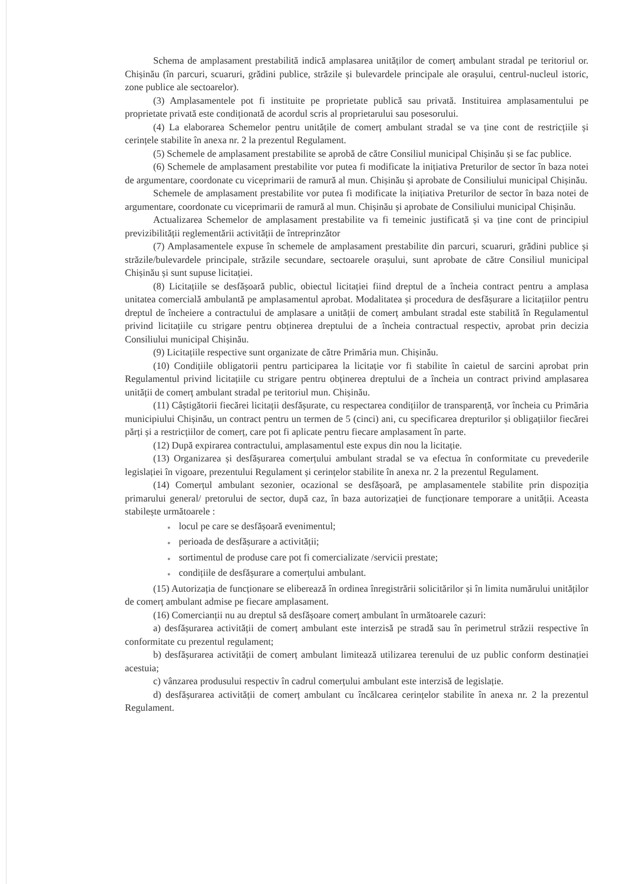Schema de amplasament prestabilită indică amplasarea unităților de comerț ambulant stradal pe teritoriul or. Chișinău (în parcuri, scuaruri, grădini publice, străzile și bulevardele principale ale orașului, centrul-nucleul istoric, zone publice ale sectoarelor).
(3) Amplasamentele pot fi instituite pe proprietate publică sau privată. Instituirea amplasamentului pe proprietate privată este condiționată de acordul scris al proprietarului sau posesorului.
(4) La elaborarea Schemelor pentru unitățile de comerț ambulant stradal se va ține cont de restricțiile și cerințele stabilite în anexa nr. 2 la prezentul Regulament.
(5) Schemele de amplasament prestabilite se aprobă de către Consiliul municipal Chișinău și se fac publice.
(6) Schemele de amplasament prestabilite vor putea fi modificate la inițiativa Preturilor de sector în baza notei de argumentare, coordonate cu viceprimarii de ramură al mun. Chișinău și aprobate de Consiliului municipal Chișinău.
Schemele de amplasament prestabilite vor putea fi modificate la inițiativa Preturilor de sector în baza notei de argumentare, coordonate cu viceprimarii de ramură al mun. Chișinău și aprobate de Consiliului municipal Chișinău.
Actualizarea Schemelor de amplasament prestabilite va fi temeinic justificată și va ține cont de principiul previzibilității reglementării activității de întreprinzător
(7) Amplasamentele expuse în schemele de amplasament prestabilite din parcuri, scuaruri, grădini publice și străzile/bulevardele principale, străzile secundare, sectoarele orașului, sunt aprobate de către Consiliul municipal Chișinău și sunt supuse licitației.
(8) Licitațiile se desfășoară public, obiectul licitației fiind dreptul de a încheia contract pentru a amplasa unitatea comercială ambulantă pe amplasamentul aprobat. Modalitatea și procedura de desfășurare a licitațiilor pentru dreptul de încheiere a contractului de amplasare a unității de comerț ambulant stradal este stabilită în Regulamentul privind licitațiile cu strigare pentru obținerea dreptului de a încheia contractual respectiv, aprobat prin decizia Consiliului municipal Chișinău.
(9) Licitațiile respective sunt organizate de către Primăria mun. Chișinău.
(10) Condițiile obligatorii pentru participarea la licitație vor fi stabilite în caietul de sarcini aprobat prin Regulamentul privind licitațiile cu strigare pentru obținerea dreptului de a încheia un contract privind amplasarea unității de comerț ambulant stradal pe teritoriul mun. Chișinău.
(11) Câștigătorii fiecărei licitații desfășurate, cu respectarea condițiilor de transparență, vor încheia cu Primăria municipiului Chișinău, un contract pentru un termen de 5 (cinci) ani, cu specificarea drepturilor și obligațiilor fiecărei părți și a restricțiilor de comerț, care pot fi aplicate pentru fiecare amplasament în parte.
(12) După expirarea contractului, amplasamentul este expus din nou la licitație.
(13) Organizarea și desfășurarea comerțului ambulant stradal se va efectua în conformitate cu prevederile legislației în vigoare, prezentului Regulament și cerințelor stabilite în anexa nr. 2 la prezentul Regulament.
(14) Comerțul ambulant sezonier, ocazional se desfășoară, pe amplasamentele stabilite prin dispoziția primarului general/ pretorului de sector, după caz, în baza autorizației de funcționare temporare a unității. Aceasta stabilește următoarele :
● locul pe care se desfășoară evenimentul;
● perioada de desfășurare a activității;
● sortimentul de produse care pot fi comercializate /servicii prestate;
● condițiile de desfășurare a comerțului ambulant.
(15) Autorizația de funcționare se eliberează în ordinea înregistrării solicitărilor și în limita numărului unităților de comerț ambulant admise pe fiecare amplasament.
(16) Comercianții nu au dreptul să desfășoare comerț ambulant în următoarele cazuri:
a) desfășurarea activității de comerț ambulant este interzisă pe stradă sau în perimetrul străzii respective în conformitate cu prezentul regulament;
b) desfășurarea activității de comerț ambulant limitează utilizarea terenului de uz public conform destinației acestuia;
c) vânzarea produsului respectiv în cadrul comerțului ambulant este interzisă de legislație.
d) desfășurarea activității de comerț ambulant cu încălcarea cerințelor stabilite în anexa nr. 2 la prezentul Regulament.